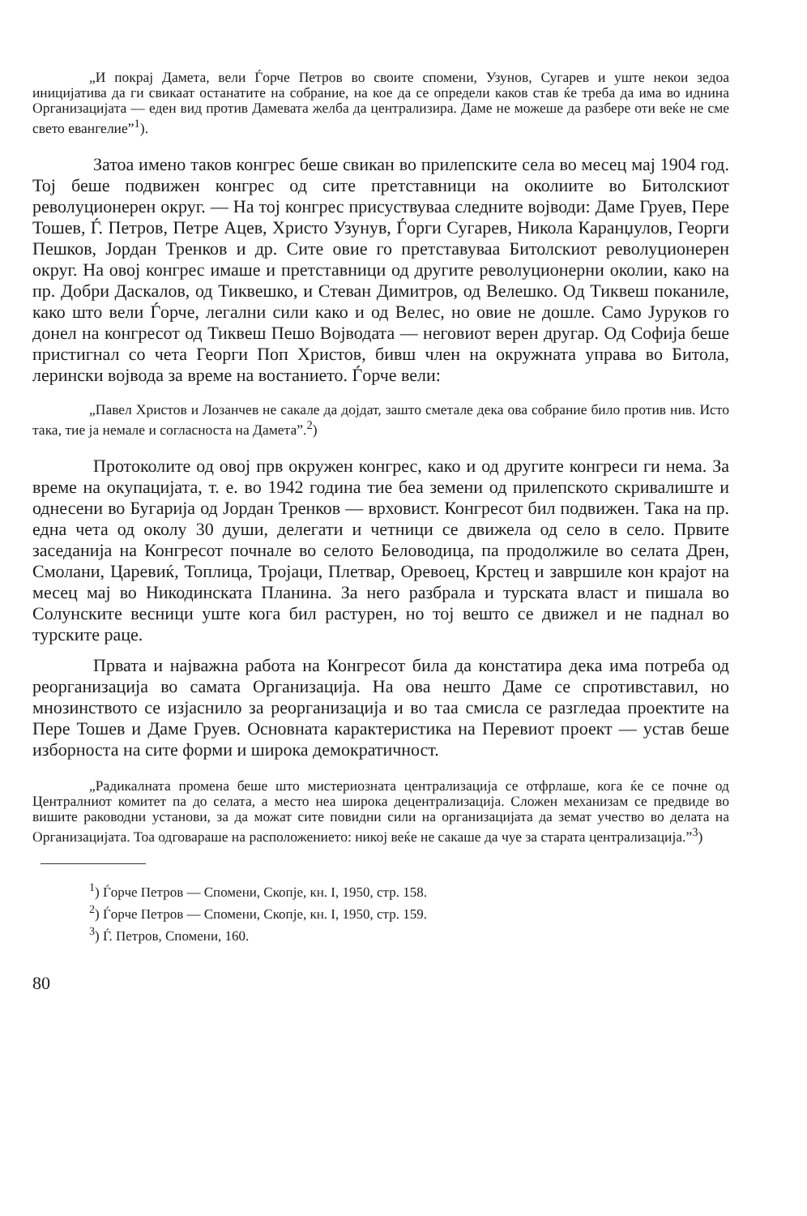„И покрај Дамета, вели Ѓорче Петров во своите спомени, Узунов, Сугарев и уште некои зедоа иницијатива да ги свикаат останатите на собрание, на кое да се определи каков став ќе треба да има во иднина Организацијата — еден вид против Дамевата желба да централизира. Даме не можеше да разбере оти веќе не сме свето евангелие”<sup>1</sup>).
Затоа имено таков конгрес беше свикан во прилепските села во месец мај 1904 год. Тој беше подвижен конгрес од сите претставници на околиите во Битолскиот револуционерен округ. — На тој конгрес присуствуваа следните војводи: Даме Груев, Пере Тошев, Ѓ. Петров, Петре Ацев, Христо Узунув, Ѓорги Сугарев, Никола Каранџулов, Георги Пешков, Јордан Тренков и др. Сите овие го претставуваа Битолскиот револуционерен округ. На овој конгрес имаше и претставници од другите револуционерни околии, како на пр. Добри Даскалов, од Тиквешко, и Стеван Димитров, од Велешко. Од Тиквеш поканиле, како што вели Ѓорче, легални сили како и од Велес, но овие не дошле. Само Јуруков го донел на конгресот од Тиквеш Пешо Војводата — неговиот верен другар. Од Софија беше пристигнал со чета Георги Поп Христов, бивш член на окружната управа во Битола, лерински војвода за време на востанието. Ѓорче вели:
„Павел Христов и Лозанчев не сакале да дојдат, зашто сметале дека ова собрание било против нив. Исто така, тие ја немале и согласноста на Дамета”.<sup>2</sup>)
Протоколите од овој прв окружен конгрес, како и од другите конгреси ги нема. За време на окупацијата, т. е. во 1942 година тие беа земени од прилепското скривалиште и однесени во Бугарија од Јордан Тренков — врховист. Конгресот бил подвижен. Така на пр. една чета од околу 30 души, делегати и четници се движела од село в село. Првите заседанија на Конгресот почнале во селото Беловодица, па продолжиле во селата Дрен, Смолани, Царевиќ, Топлица, Тројаци, Плетвар, Оревоец, Крстец и завршиле кон крајот на месец мај во Никодинската Планина. За него разбрала и турската власт и пишала во Солунските весници уште кога бил растурен, но тој вешто се движел и не паднал во турските раце.
Првата и најважна работа на Конгресот била да констатира дека има потреба од реорганизација во самата Организација. На ова нешто Даме се спротивставил, но мнозинството се изјаснило за реорганизација и во таа смисла се разгледаа проектите на Пере Тошев и Даме Груев. Основната карактеристика на Перевиот проект — устав беше изборноста на сите форми и широка демократичност.
„Радикалната промена беше што мистериозната централизација се отфрлаше, кога ќе се почне од Централниот комитет па до селата, а место неа широка децентрализација. Сложен механизам се предвиде во вишите раководни установи, за да можат сите повидни сили на организацијата да земат учество во делата на Организацијата. Тоа одговараше на расположението: никој веќе не сакаше да чуе за старата централизација.”<sup>3</sup>)
<sup>1</sup>) Ѓорче Петров — Спомени, Скопје, кн. I, 1950, стр. 158.
<sup>2</sup>) Ѓорче Петров — Спомени, Скопје, кн. I, 1950, стр. 159.
<sup>3</sup>) Ѓ. Петров, Спомени, 160.
80